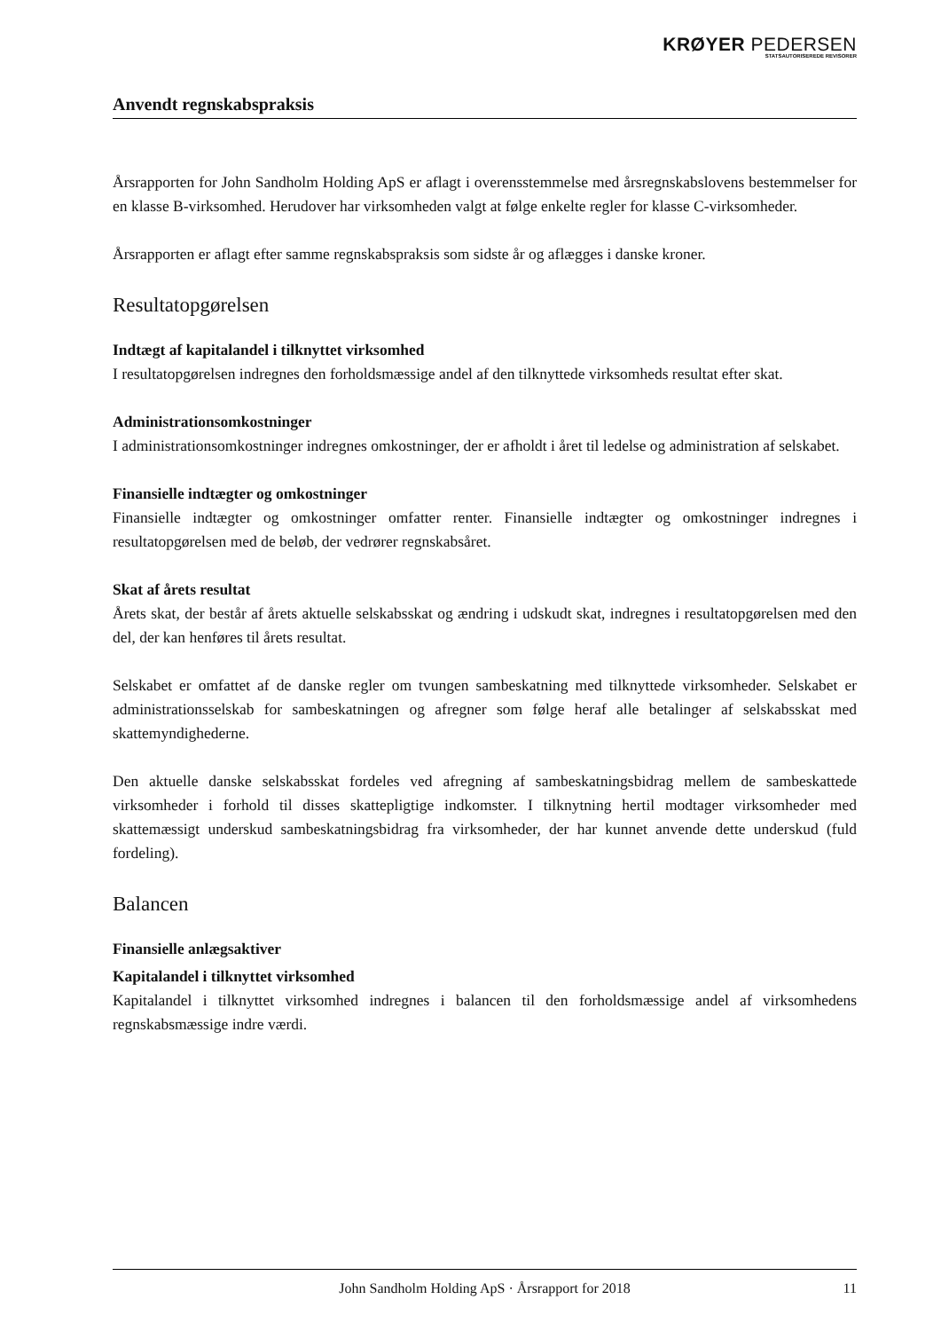KRØYER PEDERSEN
STATSAUTORISEREDE REVISORER
Anvendt regnskabspraksis
Årsrapporten for John Sandholm Holding ApS er aflagt i overensstemmelse med årsregnskabslovens bestemmelser for en klasse B-virksomhed. Herudover har virksomheden valgt at følge enkelte regler for klasse C-virksomheder.
Årsrapporten er aflagt efter samme regnskabspraksis som sidste år og aflægges i danske kroner.
Resultatopgørelsen
Indtægt af kapitalandel i tilknyttet virksomhed
I resultatopgørelsen indregnes den forholdsmæssige andel af den tilknyttede virksomheds resultat efter skat.
Administrationsomkostninger
I administrationsomkostninger indregnes omkostninger, der er afholdt i året til ledelse og administration af selskabet.
Finansielle indtægter og omkostninger
Finansielle indtægter og omkostninger omfatter renter. Finansielle indtægter og omkostninger indregnes i resultatopgørelsen med de beløb, der vedrører regnskabsåret.
Skat af årets resultat
Årets skat, der består af årets aktuelle selskabsskat og ændring i udskudt skat, indregnes i resultatopgørelsen med den del, der kan henføres til årets resultat.
Selskabet er omfattet af de danske regler om tvungen sambeskatning med tilknyttede virksomheder. Selskabet er administrationsselskab for sambeskatningen og afregner som følge heraf alle betalinger af selskabsskat med skattemyndighederne.
Den aktuelle danske selskabsskat fordeles ved afregning af sambeskatningsbidrag mellem de sambeskattede virksomheder i forhold til disses skattepligtige indkomster. I tilknytning hertil modtager virksomheder med skattemæssigt underskud sambeskatningsbidrag fra virksomheder, der har kunnet anvende dette underskud (fuld fordeling).
Balancen
Finansielle anlægsaktiver
Kapitalandel i tilknyttet virksomhed
Kapitalandel i tilknyttet virksomhed indregnes i balancen til den forholdsmæssige andel af virksomhedens regnskabsmæssige indre værdi.
John Sandholm Holding ApS · Årsrapport for 2018 11